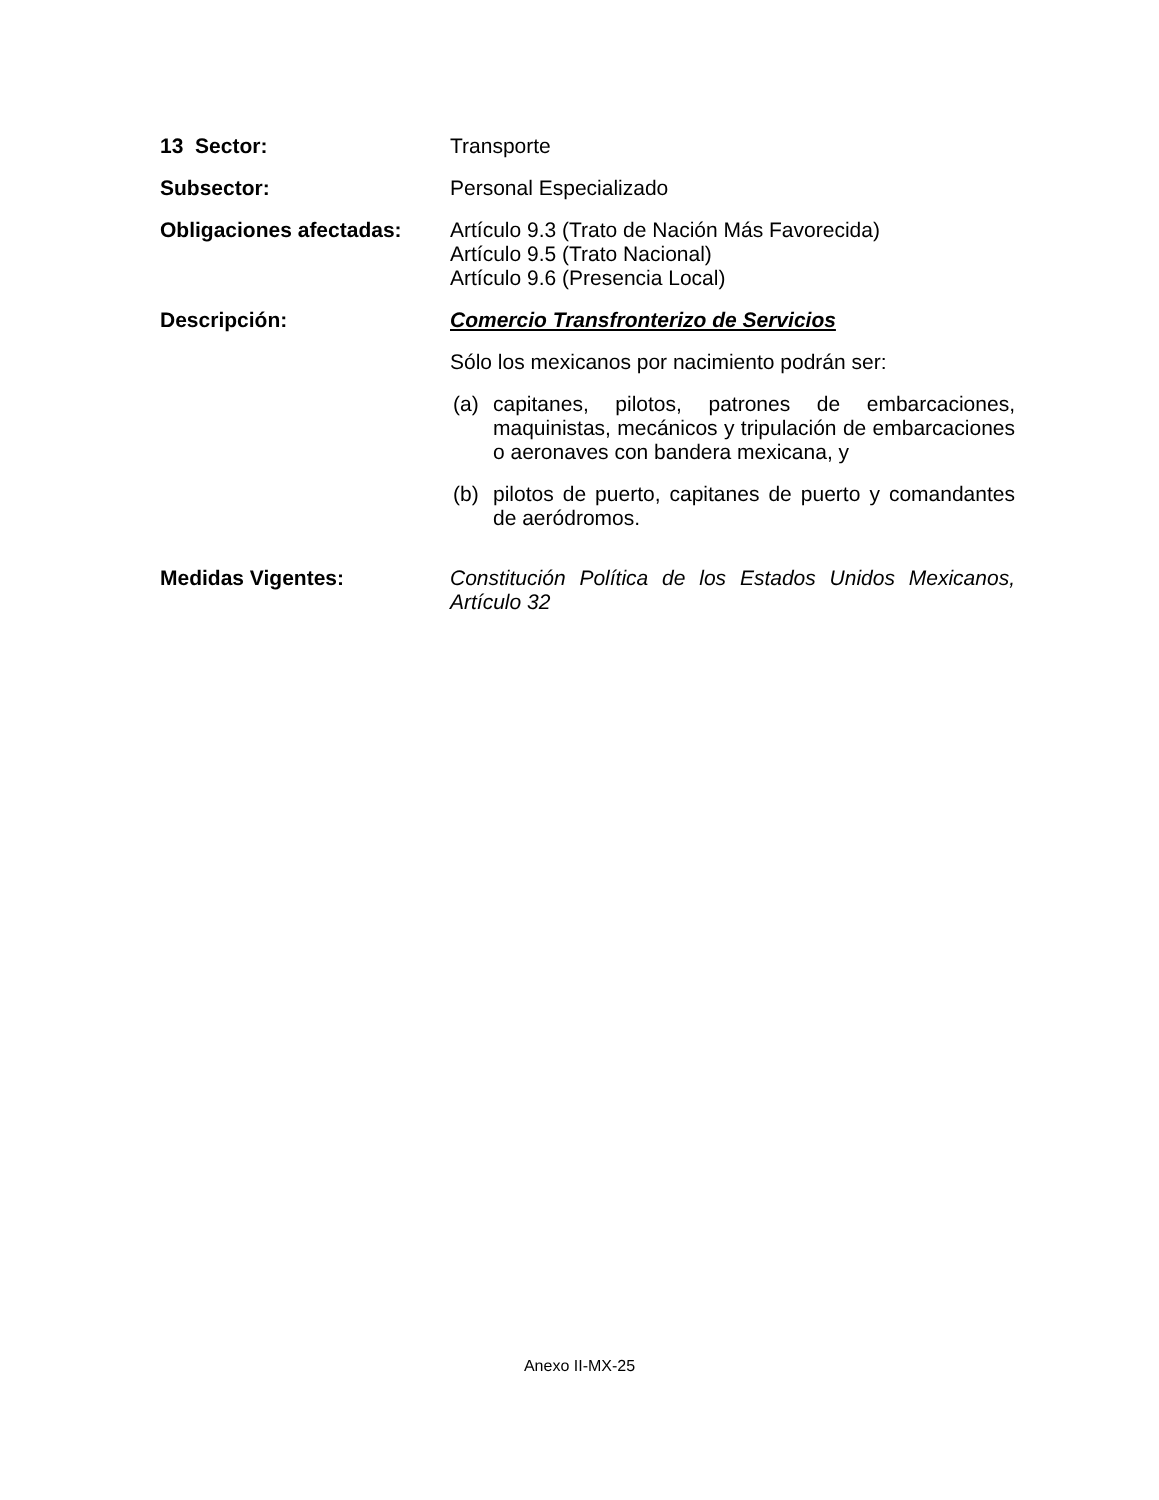13 Sector: Transporte
Subsector: Personal Especializado
Obligaciones afectadas: Artículo 9.3 (Trato de Nación Más Favorecida)
Artículo 9.5 (Trato Nacional)
Artículo 9.6 (Presencia Local)
Descripción: Comercio Transfronterizo de Servicios
Sólo los mexicanos por nacimiento podrán ser:
(a) capitanes, pilotos, patrones de embarcaciones, maquinistas, mecánicos y tripulación de embarcaciones o aeronaves con bandera mexicana, y
(b) pilotos de puerto, capitanes de puerto y comandantes de aeródromos.
Medidas Vigentes: Constitución Política de los Estados Unidos Mexicanos, Artículo 32
Anexo II-MX-25